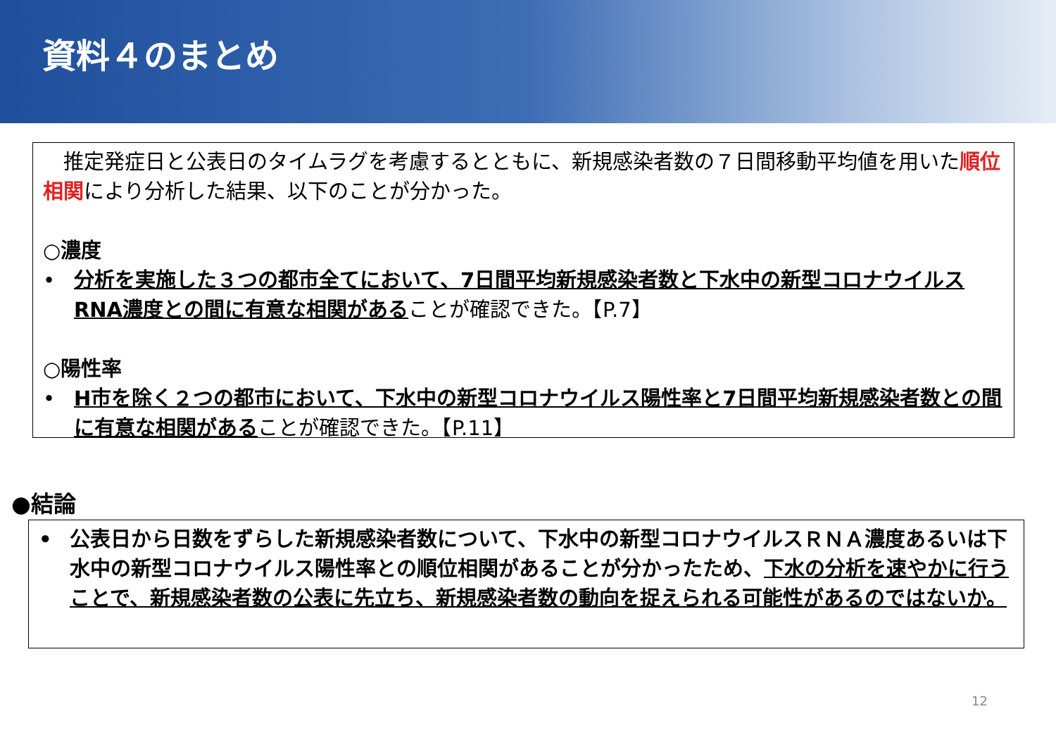資料４のまとめ
　推定発症日と公表日のタイムラグを考慮するとともに、新規感染者数の７日間移動平均値を用いた順位相関により分析した結果、以下のことが分かった。
○濃度
• 分析を実施した３つの都市全てにおいて、7日間平均新規感染者数と下水中の新型コロナウイルスRNA濃度との間に有意な相関があることが確認できた。【P.7】
○陽性率
• H市を除く２つの都市において、下水中の新型コロナウイルス陽性率と7日間平均新規感染者数との間に有意な相関があることが確認できた。【P.11】
●結論
• 公表日から日数をずらした新規感染者数について、下水中の新型コロナウイルスＲＮＡ濃度あるいは下水中の新型コロナウイルス陽性率との順位相関があることが分かったため、下水の分析を速やかに行うことで、新規感染者数の公表に先立ち、新規感染者数の動向を捉えられる可能性があるのではないか。
12